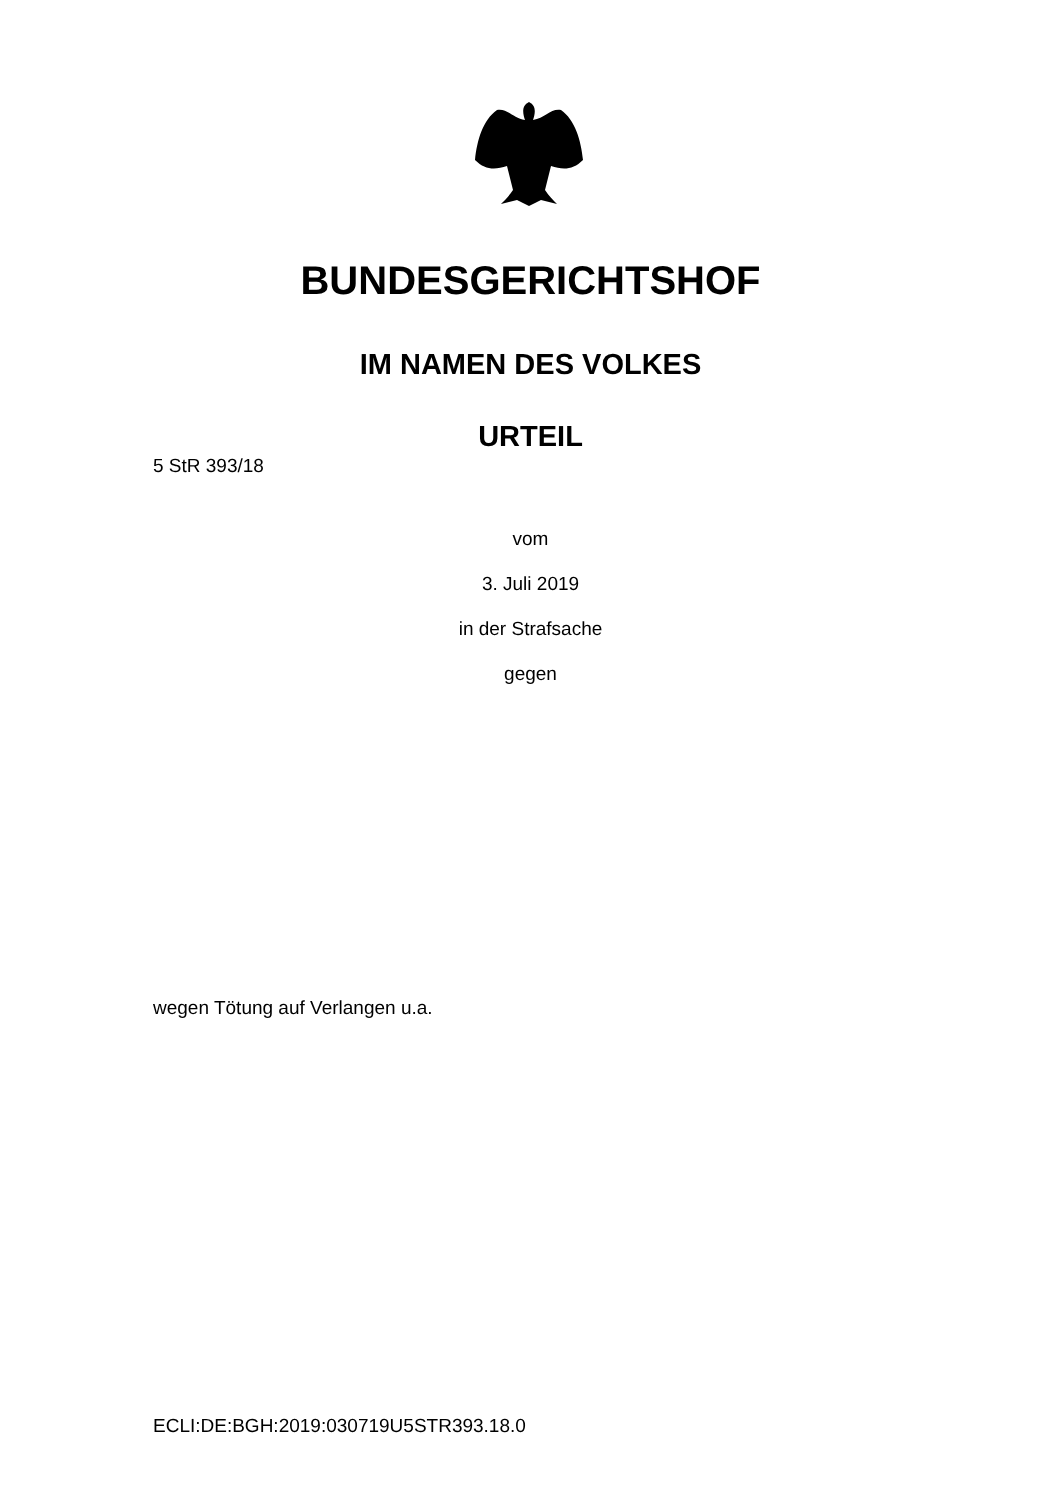BUNDESGERICHTSHOF
IM NAMEN DES VOLKES
URTEIL
5 StR 393/18
vom
3. Juli 2019
in der Strafsache
gegen
wegen Tötung auf Verlangen u.a.
ECLI:DE:BGH:2019:030719U5STR393.18.0